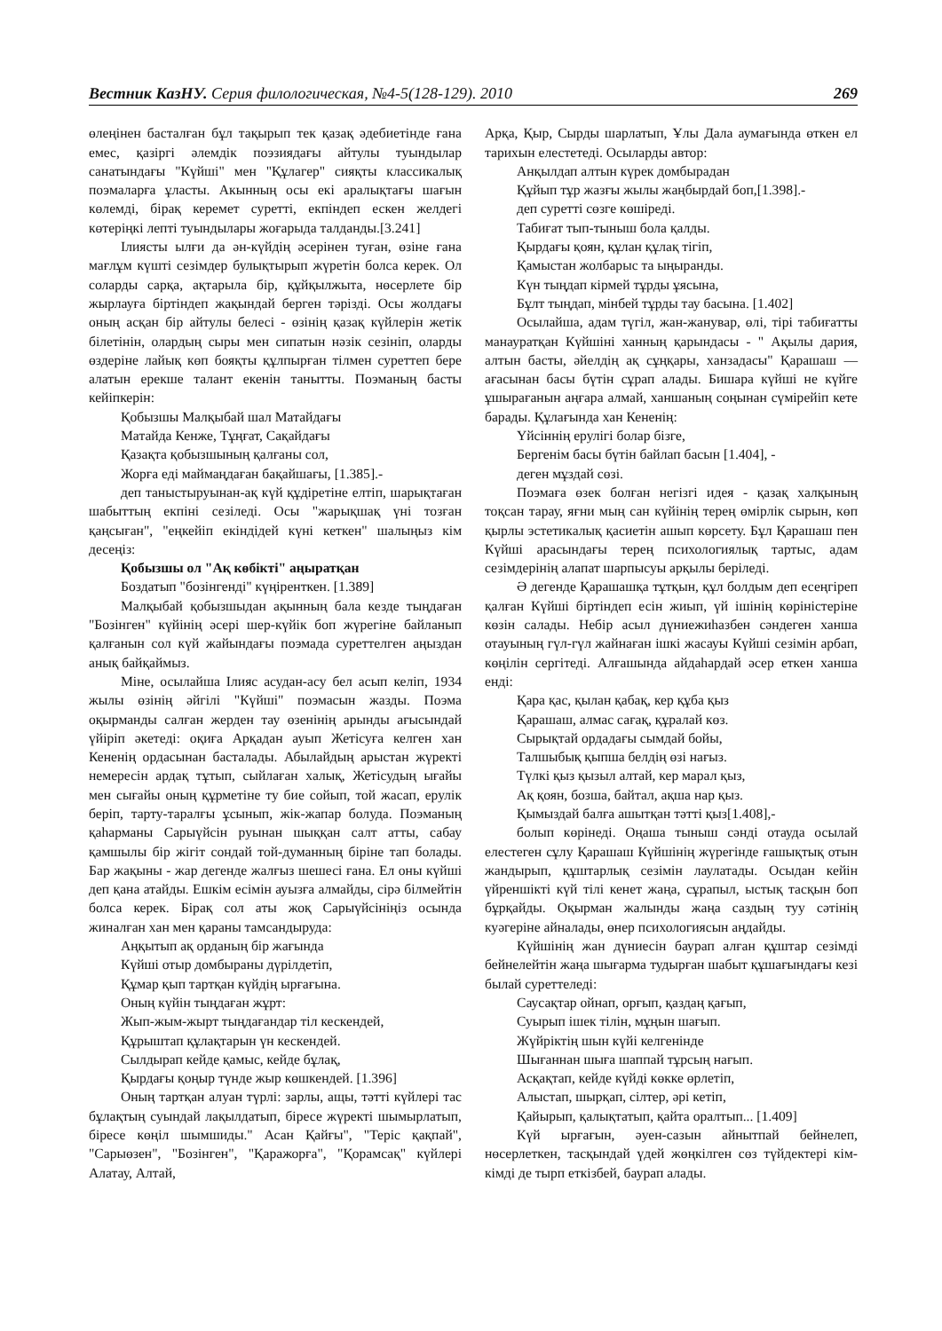Вестник КазНУ. Серия филологическая, №4-5(128-129). 2010 269
өлеңінен басталған бұл тақырып тек қазақ әдебиетінде ғана емес, қазіргі әлемдік поэзиядағы айтулы туындылар санатындағы "Күйші" мен "Құлагер" сияқты классикалық поэмаларға ұласты. Акынның осы екі аралықтағы шағын көлемді, бірақ керемет суретті, екпіндеп ескен желдегі көтеріңкі лепті туындылары жоғарыда талданды.[3.241]
Ілиясты ылғи да ән-күйдің әсерінен туған, өзіне ғана мағлұм күшті сезімдер булықтырып жүретін болса керек. Ол соларды сарқа, ақтарыла бір, құйқылжыта, нөсерлете бір жырлауға біртіндеп жақындай берген тәрізді. Осы жолдағы оның асқан бір айтулы белесі - өзінің қазақ күйлерін жетік білетінін, олардың сыры мен сипатын нәзік сезініп, оларды өздеріне лайық көп бояқты құлпырған тілмен суреттеп бере алатын ерекше талант екенін танытты. Поэманың басты кейіпкерін:
Қобызшы Малқыбай шал Матайдағы
Матайда Кенже, Тұңғат, Сақайдағы
Қазақта қобызшының қалғаны сол,
Жорға еді маймаңдаған бақайшағы, [1.385].-
деп таныстыруынан-ақ күй құдіретіне елтіп, шарықтаған шабыттың екпіні сезіледі. Осы "жарықшақ үні тозған қаңсыған", "еңкейіп екіндідей күні кеткен" шалыңыз кім десеңіз:
Қобызшы ол "Ақ көбікті" аңыратқан
Боздатып "бозінгенді" күңіренткен. [1.389]
Малқыбай қобызшыдан ақынның бала кезде тыңдаған "Бозінген" күйінің әсері шер-күйік боп жүрегіне байланып қалғанын сол күй жайындағы поэмада суреттелген аңыздан анық байқаймыз.
Міне, осылайша Ілияс асудан-асу бел асып келіп, 1934 жылы өзінің әйгілі "Күйші" поэмасын жазды. Поэма оқырманды салған жерден тау өзенінің арынды ағысындай үйіріп әкетеді: оқиға Арқадан ауып Жетісуға келген хан Кененің ордасынан басталады. Абылайдың арыстан жүректі немересін ардақ тұтып, сыйлаған халық, Жетісудың ығайы мен сығайы оның құрметіне ту бие сойып, той жасап, ерулік беріп, тарту-таралғы ұсынып, жік-жапар болуда. Поэманың қаһарманы Сарыүйсін руынан шыққан салт атты, сабау қамшылы бір жігіт сондай той-думанның біріне тап болады. Бар жақыны - жар дегенде жалғыз шешесі ғана. Ел оны күйші деп қана атайды. Ешкім есімін ауызға алмайды, сірә білмейтін болса керек. Бірақ сол аты жоқ Сарыүйсініңіз осында жиналған хан мен қараны тамсандыруда:
Аңқытып ақ орданың бір жағында
Күйші отыр домбыраны дүрілдетіп,
Құмар қып тартқан күйдің ырғағына.
Оның күйін тыңдаған жұрт:
Жып-жым-жырт тыңдағандар тіл кескендей,
Құрыштап құлақтарын үн кескендей.
Сылдырап кейде қамыс, кейде бұлақ,
Қырдағы қоңыр түнде жыр көшкендей. [1.396]
Оның тартқан алуан түрлі: зарлы, ащы, тәтті күйлері тас бұлақтың суындай лақылдатып, біресе жүректі шымырлатып, біресе көңіл шымшиды." Асан Қайғы", "Теріс қақпай", "Сарыөзен", "Бозінген", "Қаражорға", "Қорамсақ" күйлері Алатау, Алтай,
Арқа, Қыр, Сырды шарлатып, Ұлы Дала аумағында өткен ел тарихын елестетеді. Осыларды автор:
Анқылдап алтын күрек домбырадан
Құйып тұр жазғы жылы жаңбырдай боп,[1.398].-
деп суретті сөзге көшіреді.
Табиғат тып-тыныш бола қалды.
Қырдағы қоян, құлан құлақ тігіп,
Қамыстан жолбарыс та ыңыранды.
Күн тыңдап кірмей тұрды ұясына,
Бұлт тыңдап, мінбей тұрды тау басына. [1.402]
Осылайша, адам түгіл, жан-жанувар, өлі, тірі табиғатты манауратқан Күйшіні ханның қарындасы - " Ақылы дария, алтын басты, әйелдің ақ сұңқары, ханзадасы" Қарашаш — ағасынан басы бүтін сұрап алады. Бишара күйші не күйге ұшырағанын аңғара алмай, ханшаның соңынан сүмірейіп кете барады. Құлағында хан Кененің:
Үйсіннің ерулігі болар бізге,
Бергенім басы бүтін байлап басын [1.404], -
деген мұздай сөзі.
Поэмаға өзек болған негізгі идея - қазақ халқының тоқсан тарау, яғни мың сан күйінің терең өмірлік сырын, көп қырлы эстетикалық қасиетін ашып көрсету. Бұл Қарашаш пен Күйші арасындағы терең психологиялық тартыс, адам сезімдерінің алапат шарпысуы арқылы беріледі.
Ә дегенде Қарашашқа тұтқын, құл болдым деп есеңгіреп қалған Күйші біртіндеп есін жиып, үй ішінің көріністеріне көзін салады. Небір асыл дүниежиһазбен сәндеген ханша отауының гүл-гүл жайнаған ішкі жасауы Күйші сезімін арбап, көңілін сергітеді. Алғашында айдаһардай әсер еткен ханша енді:
Қара қас, қылан қабақ, кер құба қыз
Қарашаш, алмас сағақ, құралай көз.
Сырықтай ордадағы сымдай бойы,
Талшыбық қыпша белдің өзі нағыз.
Түлкі қыз қызыл алтай, кер марал қыз,
Ақ қоян, бозша, байтал, ақша нар қыз.
Қымыздай балға ашытқан тәтті қыз[1.408],-
болып көрінеді. Оңаша тыныш сәнді отауда осылай елестеген сұлу Қарашаш Күйшінің жүрегінде ғашықтық отын жандырып, құштарлық сезімін лаулатады. Осыдан кейін үйреншікті күй тілі кенет жаңа, сұрапыл, ыстық тасқын боп бұрқайды. Оқырман жалынды жаңа саздың туу сәтінің куәгеріне айналады, өнер психологиясын аңдайды.
Күйшінің жан дүниесін баурап алған құштар сезімді бейнелейтін жаңа шығарма тудырған шабыт құшағындағы кезі былай суреттеледі:
Саусақтар ойнап, орғып, қаздаң қағып,
Суырып ішек тілін, мұңын шағып.
Жүйріктің шын күйі келгенінде
Шығаннан шыға шаппай тұрсың нағып.
Асқақтап, кейде күйді көкке өрлетіп,
Алыстап, шырқап, сілтер, әрі кетіп,
Қайырып, қалықтатып, қайта оралтып... [1.409]
Күй ырғағын, әуен-сазын айнытпай бейнелеп, нөсерлеткен, тасқындай үдей жөңкілген сөз түйдектері кім-кімді де тырп еткізбей, баурап алады.